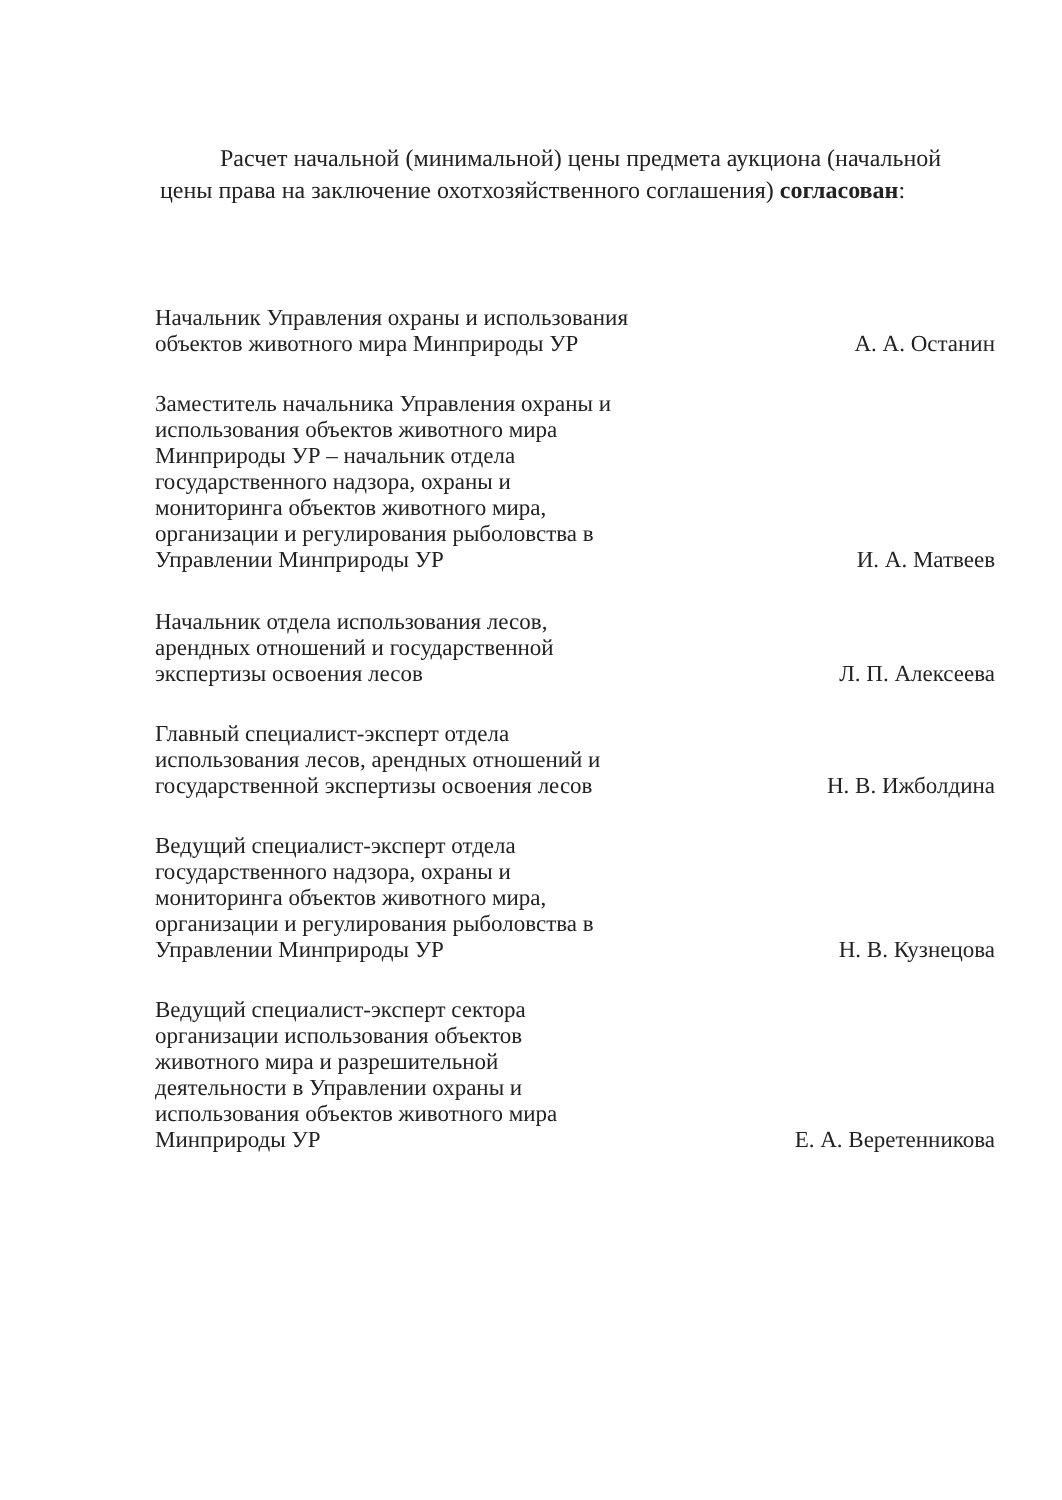Расчет начальной (минимальной) цены предмета аукциона (начальной цены права на заключение охотхозяйственного соглашения) согласован:
Начальник Управления охраны и использования объектов животного мира Минприроды УР
А. А. Останин
Заместитель начальника Управления охраны и использования объектов животного мира Минприроды УР – начальник отдела государственного надзора, охраны и мониторинга объектов животного мира, организации и регулирования рыболовства в Управлении Минприроды УР
И. А. Матвеев
Начальник отдела использования лесов, арендных отношений и государственной экспертизы освоения лесов
Л. П. Алексеева
Главный специалист-эксперт отдела использования лесов, арендных отношений и государственной экспертизы освоения лесов
Н. В. Ижболдина
Ведущий специалист-эксперт отдела государственного надзора, охраны и мониторинга объектов животного мира, организации и регулирования рыболовства в Управлении Минприроды УР
Н. В. Кузнецова
Ведущий специалист-эксперт сектора организации использования объектов животного мира и разрешительной деятельности в Управлении охраны и использования объектов животного мира Минприроды УР
Е. А. Веретенникова